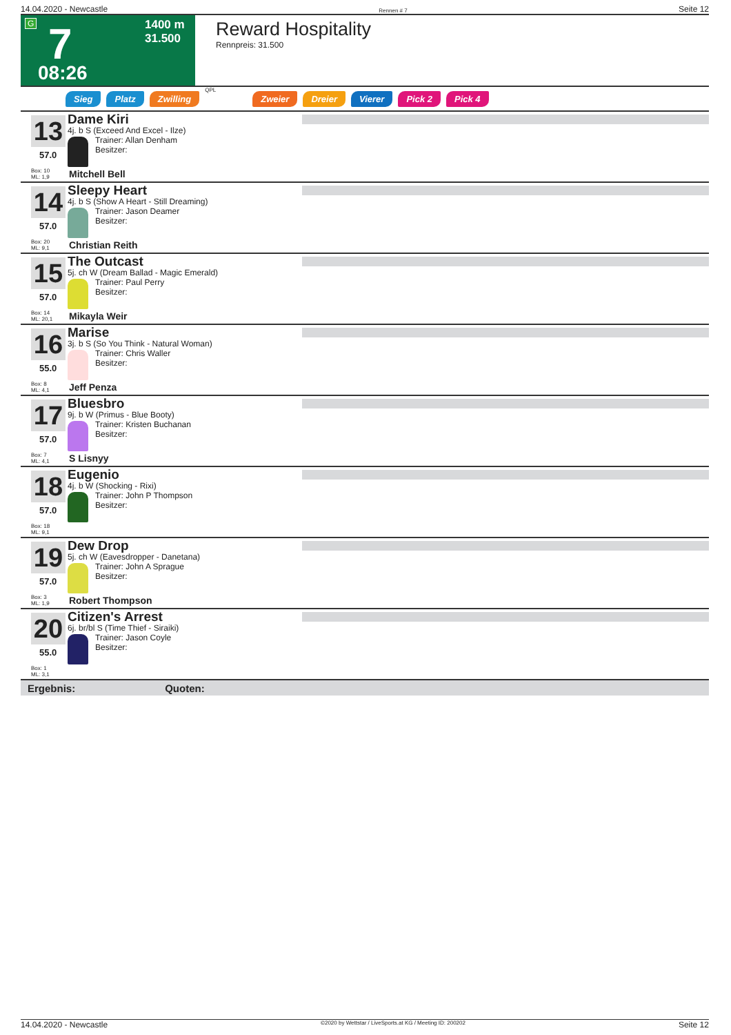14.04.2020 - Newcastle Rennen # 7 Seite 12
G 7 1400 m
31.500
08:26
Reward Hospitality
Rennpreis: 31.500
Sieg Platz Zwilling QPL Zweier Dreier Vierer Pick 2 Pick 4
13
57.0
Box: 10
ML: 1,9
Dame Kiri
4j. b S (Exceed And Excel - Ilze)
Trainer: Allan Denham
Besitzer:
Mitchell Bell
14
57.0
Box: 20
ML: 9,1
Sleepy Heart
4j. b S (Show A Heart - Still Dreaming)
Trainer: Jason Deamer
Besitzer:
Christian Reith
15
57.0
Box: 14
ML: 20,1
The Outcast
5j. ch W (Dream Ballad - Magic Emerald)
Trainer: Paul Perry
Besitzer:
Mikayla Weir
16
55.0
Box: 8
ML: 4,1
Marise
3j. b S (So You Think - Natural Woman)
Trainer: Chris Waller
Besitzer:
Jeff Penza
17
57.0
Box: 7
ML: 4,1
Bluesbro
9j. b W (Primus - Blue Booty)
Trainer: Kristen Buchanan
Besitzer:
S Lisnyy
18
57.0
Box: 18
ML: 9,1
Eugenio
4j. b W (Shocking - Rixi)
Trainer: John P Thompson
Besitzer:
19
57.0
Box: 3
ML: 1,9
Dew Drop
5j. ch W (Eavesdropper - Danetana)
Trainer: John A Sprague
Besitzer:
Robert Thompson
20
55.0
Box: 1
ML: 3,1
Citizen's Arrest
6j. br/bl S (Time Thief - Siraiki)
Trainer: Jason Coyle
Besitzer:
Ergebnis: Quoten:
14.04.2020 - Newcastle ©2020 by Wettstar / LiveSports.at KG / Meeting ID: 200202 Seite 12